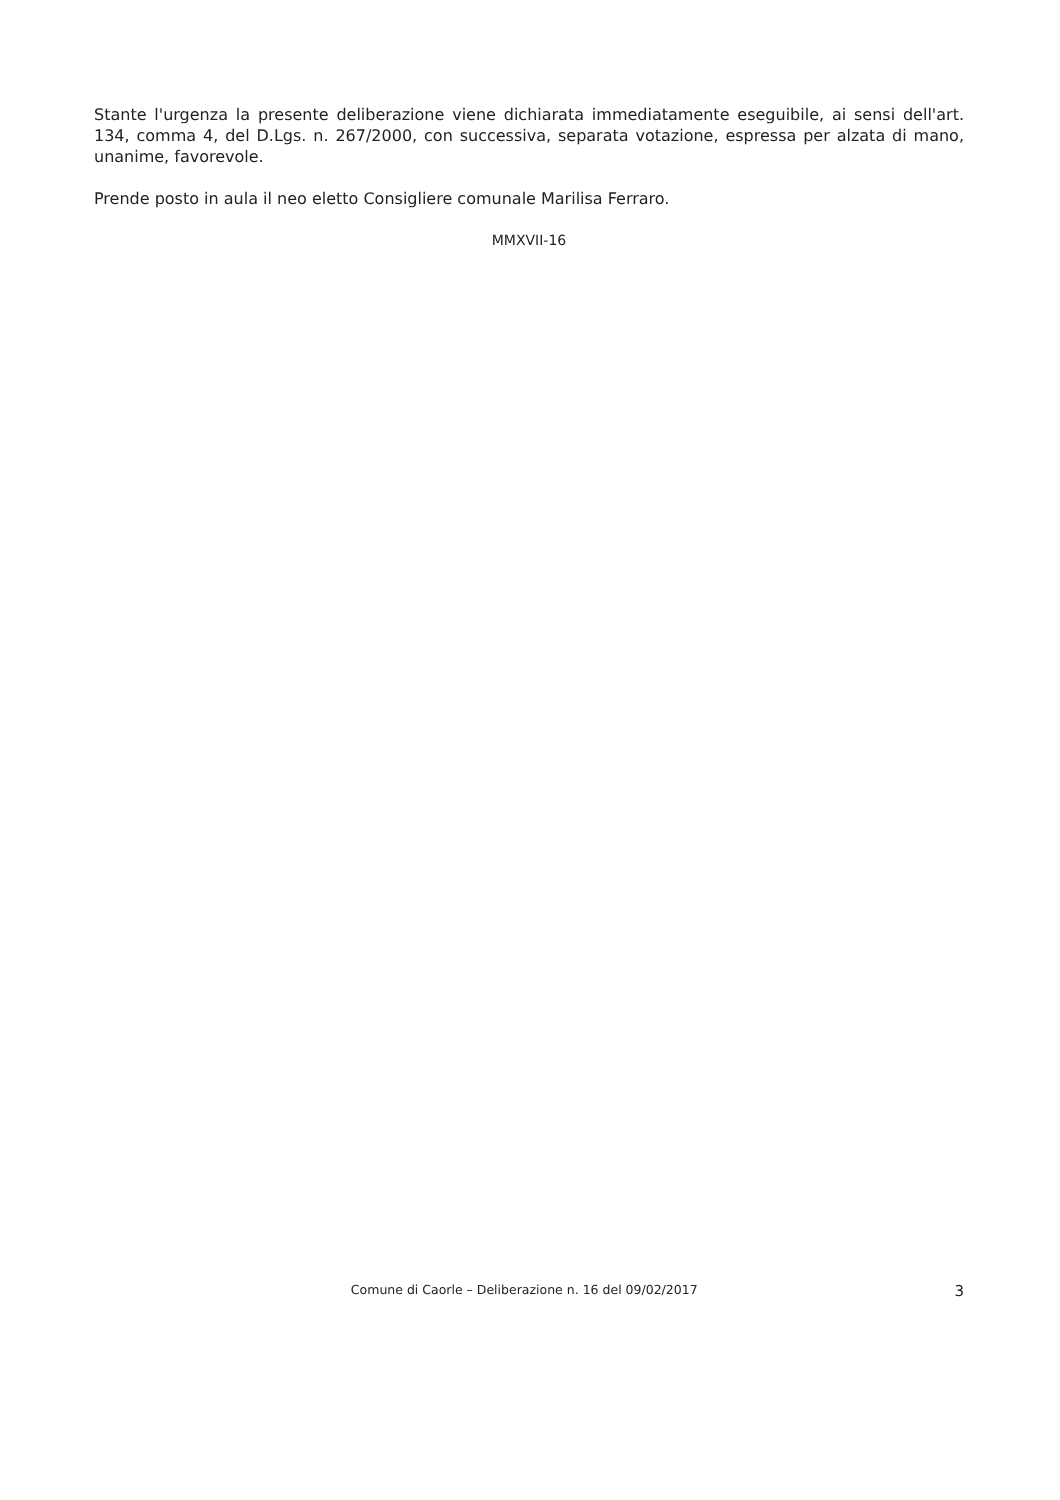Stante l'urgenza la presente deliberazione viene dichiarata immediatamente eseguibile, ai sensi dell'art. 134, comma 4, del D.Lgs. n. 267/2000, con successiva, separata votazione, espressa per alzata di mano, unanime, favorevole.
Prende posto in aula il neo eletto Consigliere comunale Marilisa Ferraro.
MMXVII-16
Comune di Caorle – Deliberazione n. 16 del 09/02/2017 3